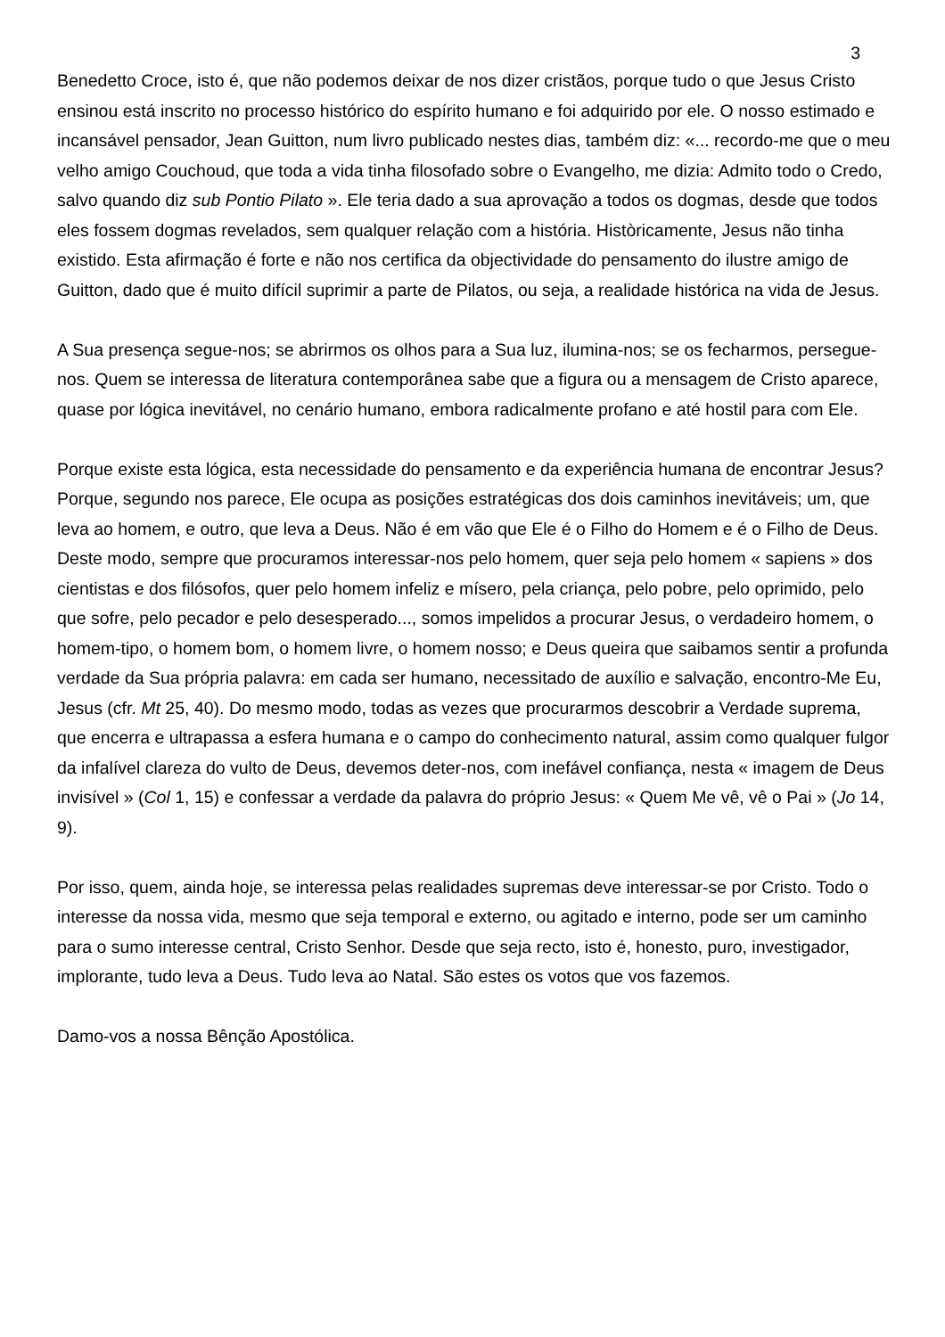3
Benedetto Croce, isto é, que não podemos deixar de nos dizer cristãos, porque tudo o que Jesus Cristo ensinou está inscrito no processo histórico do espírito humano e foi adquirido por ele. O nosso estimado e incansável pensador, Jean Guitton, num livro publicado nestes dias, também diz: «... recordo-me que o meu velho amigo Couchoud, que toda a vida tinha filosofado sobre o Evangelho, me dizia: Admito todo o Credo, salvo quando diz sub Pontio Pilato ». Ele teria dado a sua aprovação a todos os dogmas, desde que todos eles fossem dogmas revelados, sem qualquer relação com a história. Històricamente, Jesus não tinha existido. Esta afirmação é forte e não nos certifica da objectividade do pensamento do ilustre amigo de Guitton, dado que é muito difícil suprimir a parte de Pilatos, ou seja, a realidade histórica na vida de Jesus.
A Sua presença segue-nos; se abrirmos os olhos para a Sua luz, ilumina-nos; se os fecharmos, persegue-nos. Quem se interessa de literatura contemporânea sabe que a figura ou a mensagem de Cristo aparece, quase por lógica inevitável, no cenário humano, embora radicalmente profano e até hostil para com Ele.
Porque existe esta lógica, esta necessidade do pensamento e da experiência humana de encontrar Jesus? Porque, segundo nos parece, Ele ocupa as posições estratégicas dos dois caminhos inevitáveis; um, que leva ao homem, e outro, que leva a Deus. Não é em vão que Ele é o Filho do Homem e é o Filho de Deus. Deste modo, sempre que procuramos interessar-nos pelo homem, quer seja pelo homem « sapiens » dos cientistas e dos filósofos, quer pelo homem infeliz e mísero, pela criança, pelo pobre, pelo oprimido, pelo que sofre, pelo pecador e pelo desesperado..., somos impelidos a procurar Jesus, o verdadeiro homem, o homem-tipo, o homem bom, o homem livre, o homem nosso; e Deus queira que saibamos sentir a profunda verdade da Sua própria palavra: em cada ser humano, necessitado de auxílio e salvação, encontro-Me Eu, Jesus (cfr. Mt 25, 40). Do mesmo modo, todas as vezes que procurarmos descobrir a Verdade suprema, que encerra e ultrapassa a esfera humana e o campo do conhecimento natural, assim como qualquer fulgor da infalível clareza do vulto de Deus, devemos deter-nos, com inefável confiança, nesta « imagem de Deus invisível » (Col 1, 15) e confessar a verdade da palavra do próprio Jesus: « Quem Me vê, vê o Pai » (Jo 14, 9).
Por isso, quem, ainda hoje, se interessa pelas realidades supremas deve interessar-se por Cristo. Todo o interesse da nossa vida, mesmo que seja temporal e externo, ou agitado e interno, pode ser um caminho para o sumo interesse central, Cristo Senhor. Desde que seja recto, isto é, honesto, puro, investigador, implorante, tudo leva a Deus. Tudo leva ao Natal. São estes os votos que vos fazemos.
Damo-vos a nossa Bênção Apostólica.